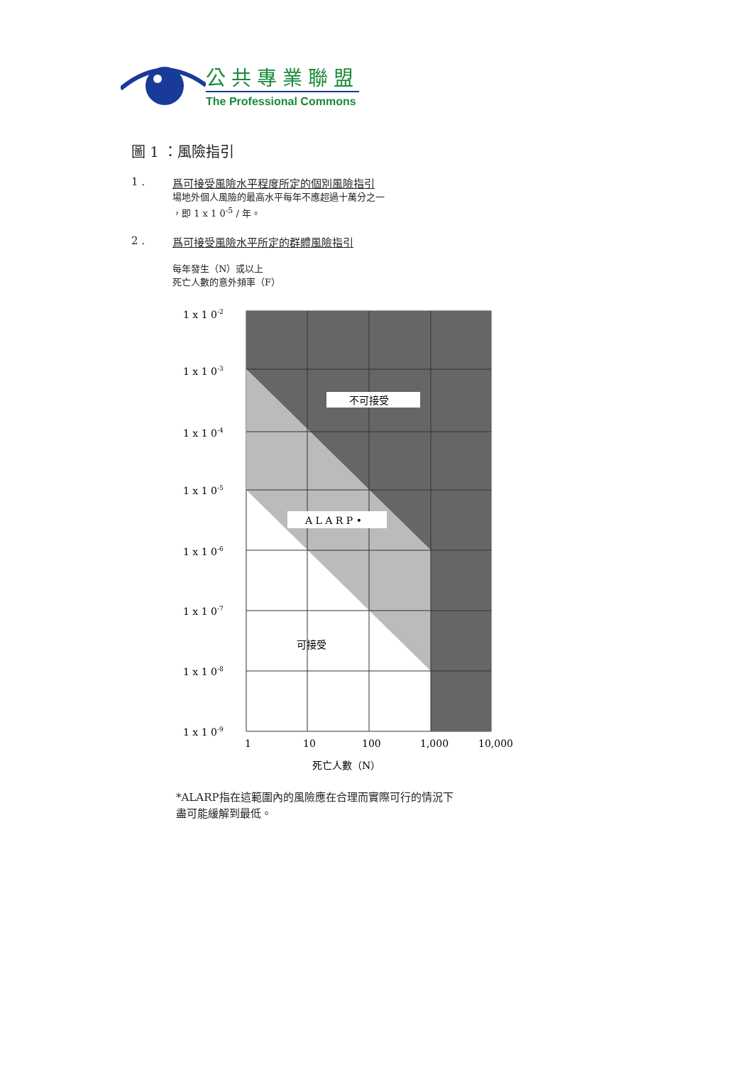公共專業聯盟
The Professional Commons
圖 1 ：風險指引
1 . 爲可接受風險水平程度所定的個別風險指引
場地外個人風險的最高水平每年不應超過十萬分之一
，即 1 x 1 0<sup>-5</sup> / 年。
2 . 爲可接受風險水平所定的群體風險指引
每年發生（N）或以上
死亡人數的意外頻率（F）
不可接受
A L A R P •
可接受
1 x 1 0-2
1 x 1 0-3
1 x 1 0-4
1 x 1 0-5
1 x 1 0-6
1 x 1 0-7
1 x 1 0-8
1 x 1 0-9
1
10
100
1,000
10,000
死亡人數（N）
*ALARP指在這範圍內的風險應在合理而實際可行的情況下
盡可能緩解到最低。